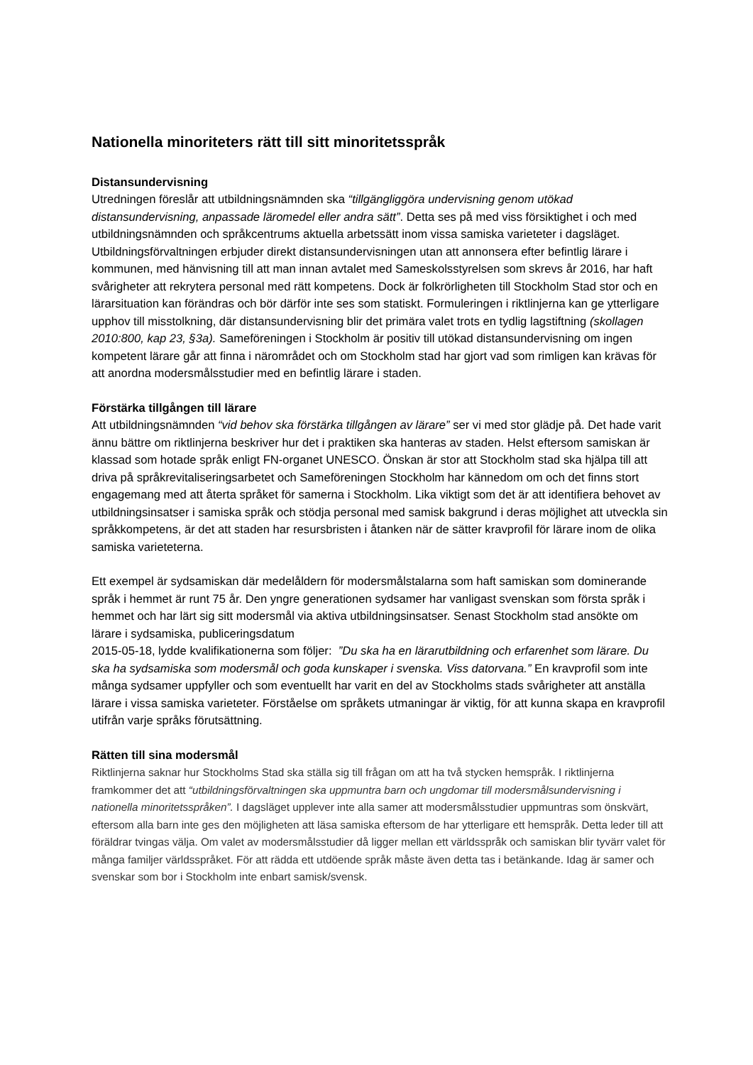Nationella minoriteters rätt till sitt minoritetsspråk
Distansundervisning
Utredningen föreslår att utbildningsnämnden ska “tillgängliggöra undervisning genom utökad distansundervisning, anpassade läromedel eller andra sätt”. Detta ses på med viss försiktighet i och med utbildningsnämnden och språkcentrums aktuella arbetssätt inom vissa samiska varieteter i dagsläget. Utbildningsförvaltningen erbjuder direkt distansundervisningen utan att annonsera efter befintlig lärare i kommunen, med hänvisning till att man innan avtalet med Sameskolsstyrelsen som skrevs år 2016, har haft svårigheter att rekrytera personal med rätt kompetens. Dock är folkrörligheten till Stockholm Stad stor och en lärarsituation kan förändras och bör därför inte ses som statiskt. Formuleringen i riktlinjerna kan ge ytterligare upphov till misstolkning, där distansundervisning blir det primära valet trots en tydlig lagstiftning (skollagen 2010:800, kap 23, §3a). Sameföreningen i Stockholm är positiv till utökad distansundervisning om ingen kompetent lärare går att finna i närområdet och om Stockholm stad har gjort vad som rimligen kan krävas för att anordna modersmålsstudier med en befintlig lärare i staden.
Förstärka tillgången till lärare
Att utbildningsnämnden “vid behov ska förstärka tillgången av lärare” ser vi med stor glädje på. Det hade varit ännu bättre om riktlinjerna beskriver hur det i praktiken ska hanteras av staden. Helst eftersom samiskan är klassad som hotade språk enligt FN-organet UNESCO. Önskan är stor att Stockholm stad ska hjälpa till att driva på språkrevitaliseringsarbetet och Sameföreningen Stockholm har kännedom om och det finns stort engagemang med att återta språket för samerna i Stockholm. Lika viktigt som det är att identifiera behovet av utbildningsinsatser i samiska språk och stödja personal med samisk bakgrund i deras möjlighet att utveckla sin språkkompetens, är det att staden har resursbristen i åtanken när de sätter kravprofil för lärare inom de olika samiska varieteterna.
Ett exempel är sydsamiskan där medelåldern för modersmålstalarna som haft samiskan som dominerande språk i hemmet är runt 75 år. Den yngre generationen sydsamer har vanligast svenskan som första språk i hemmet och har lärt sig sitt modersmål via aktiva utbildningsinsatser. Senast Stockholm stad ansökte om lärare i sydsamiska, publiceringsdatum
2015-05-18, lydde kvalifikationerna som följer: ”Du ska ha en lärarutbildning och erfarenhet som lärare. Du ska ha sydsamiska som modersmål och goda kunskaper i svenska. Viss datorvana.” En kravprofil som inte många sydsamer uppfyller och som eventuellt har varit en del av Stockholms stads svårigheter att anställa lärare i vissa samiska varieteter. Förståelse om språkets utmaningar är viktig, för att kunna skapa en kravprofil utifrån varje språks förutsättning.
Rätten till sina modersmål
Riktlinjerna saknar hur Stockholms Stad ska ställa sig till frågan om att ha två stycken hemspråk. I riktlinjerna framkommer det att “utbildningsförvaltningen ska uppmuntra barn och ungdomar till modersmålsundervisning i nationella minoritetsspråken”. I dagsläget upplever inte alla samer att modersmålsstudier uppmuntras som önskvärt, eftersom alla barn inte ges den möjligheten att läsa samiska eftersom de har ytterligare ett hemspråk. Detta leder till att föräldrar tvingas välja. Om valet av modersmålsstudier då ligger mellan ett världsspråk och samiskan blir tyvärr valet för många familjer världsspråket. För att rädda ett utdöende språk måste även detta tas i betänkande. Idag är samer och svenskar som bor i Stockholm inte enbart samisk/svensk.